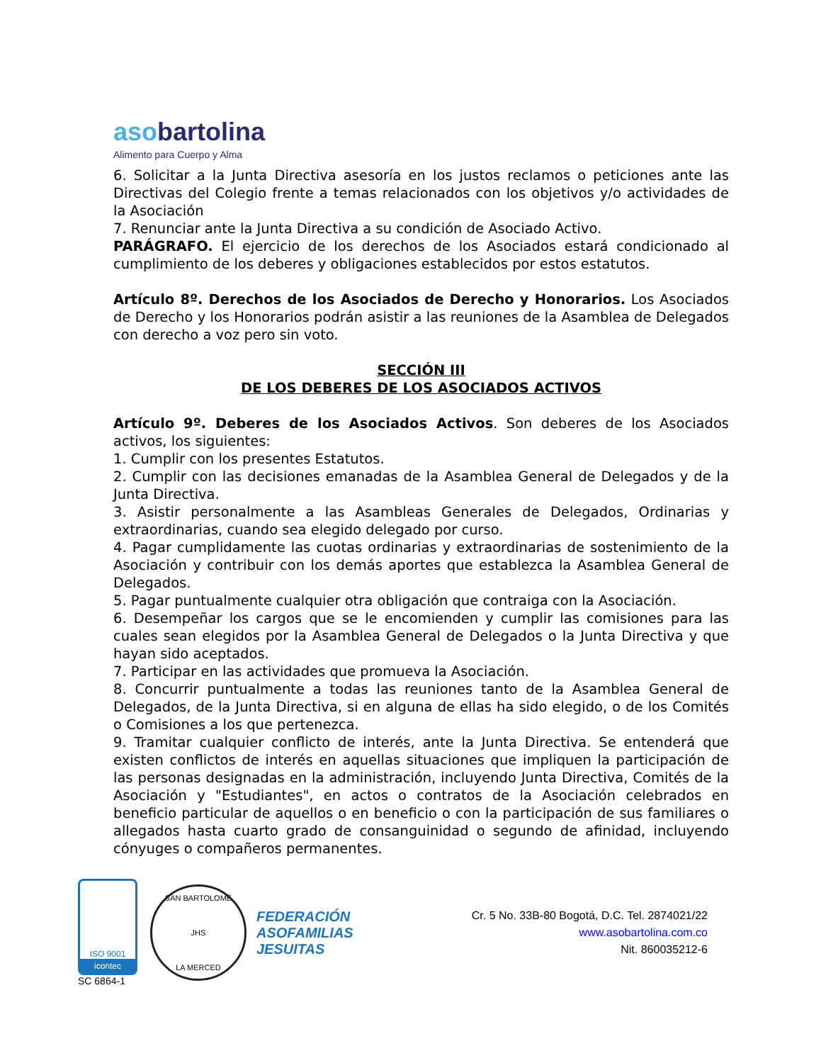asobartolina
Alimento para Cuerpo y Alma
6. Solicitar a la Junta Directiva asesoría en los justos reclamos o peticiones ante las Directivas del Colegio frente a temas relacionados con los objetivos y/o actividades de la Asociación
7. Renunciar ante la Junta Directiva a su condición de Asociado Activo.
PARÁGRAFO. El ejercicio de los derechos de los Asociados estará condicionado al cumplimiento de los deberes y obligaciones establecidos por estos estatutos.
Artículo 8º. Derechos de los Asociados de Derecho y Honorarios. Los Asociados de Derecho y los Honorarios podrán asistir a las reuniones de la Asamblea de Delegados con derecho a voz pero sin voto.
SECCIÓN III
DE LOS DEBERES DE LOS ASOCIADOS ACTIVOS
Artículo 9º. Deberes de los Asociados Activos. Son deberes de los Asociados activos, los siguientes:
1. Cumplir con los presentes Estatutos.
2. Cumplir con las decisiones emanadas de la Asamblea General de Delegados y de la Junta Directiva.
3. Asistir personalmente a las Asambleas Generales de Delegados, Ordinarias y extraordinarias, cuando sea elegido delegado por curso.
4. Pagar cumplidamente las cuotas ordinarias y extraordinarias de sostenimiento de la Asociación y contribuir con los demás aportes que establezca la Asamblea General de Delegados.
5. Pagar puntualmente cualquier otra obligación que contraiga con la Asociación.
6. Desempeñar los cargos que se le encomienden y cumplir las comisiones para las cuales sean elegidos por la Asamblea General de Delegados o la Junta Directiva y que hayan sido aceptados.
7. Participar en las actividades que promueva la Asociación.
8. Concurrir puntualmente a todas las reuniones tanto de la Asamblea General de Delegados, de la Junta Directiva, si en alguna de ellas ha sido elegido, o de los Comités o Comisiones a los que pertenezca.
9. Tramitar cualquier conflicto de interés, ante la Junta Directiva. Se entenderá que existen conflictos de interés en aquellas situaciones que impliquen la participación de las personas designadas en la administración, incluyendo Junta Directiva, Comités de la Asociación y "Estudiantes", en actos o contratos de la Asociación celebrados en beneficio particular de aquellos o en beneficio o con la participación de sus familiares o allegados hasta cuarto grado de consanguinidad o segundo de afinidad, incluyendo cónyuges o compañeros permanentes.
ISO 9001
icontec
SC 6864-1
SAN BARTOLOMÉ
JHS
LA MERCED
FEDERACIÓN
ASOFAMILIAS
JESUITAS
Cr. 5 No. 33B-80 Bogotá, D.C. Tel. 2874021/22
www.asobartolina.com.co
Nit. 860035212-6